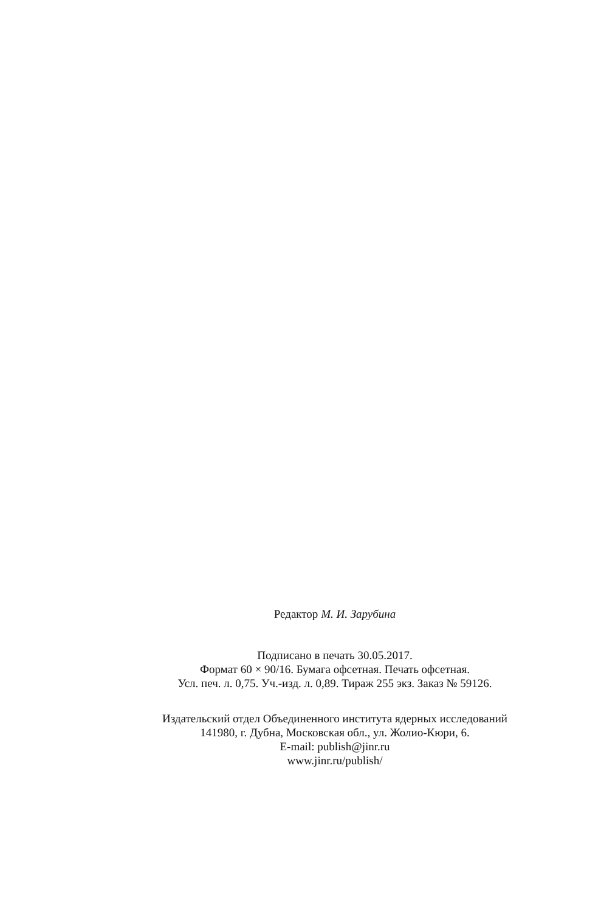Редактор М. И. Зарубина
Подписано в печать 30.05.2017.
Формат 60 × 90/16. Бумага офсетная. Печать офсетная.
Усл. печ. л. 0,75. Уч.-изд. л. 0,89. Тираж 255 экз. Заказ № 59126.
Издательский отдел Объединенного института ядерных исследований
141980, г. Дубна, Московская обл., ул. Жолио-Кюри, 6.
E-mail: publish@jinr.ru
www.jinr.ru/publish/